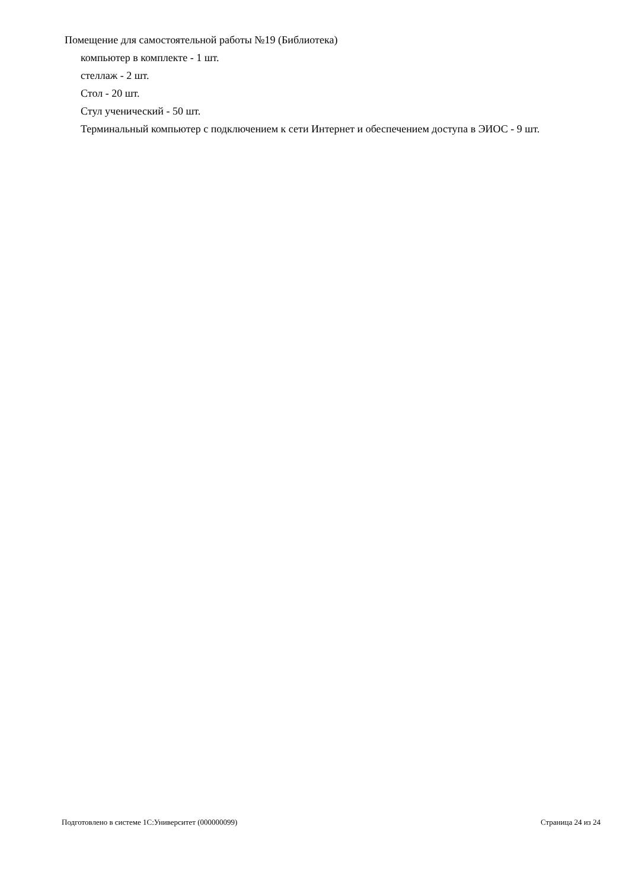Помещение для самостоятельной работы №19 (Библиотека)
компьютер в комплекте - 1 шт.
стеллаж - 2 шт.
Стол - 20 шт.
Стул ученический - 50 шт.
Терминальный компьютер с подключением к сети Интернет и обеспечением доступа в ЭИОС - 9 шт.
Подготовлено в системе 1С:Университет (000000099) Страница 24 из 24